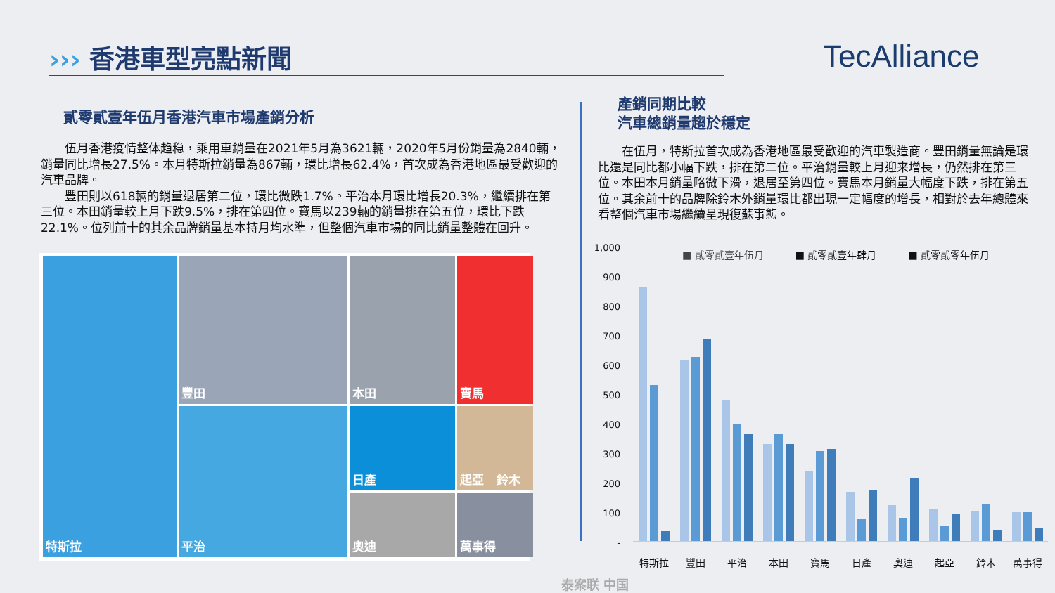››› 香港車型亮點新聞 TecAlliance
貳零貳壹年伍月香港汽車市場產銷分析
伍月香港疫情整体趋稳，乘用車銷量在2021年5月為3621輛，2020年5月份銷量為2840輛，銷量同比增長27.5%。本月特斯拉銷量為867輛，環比增長62.4%，首次成為香港地區最受歡迎的汽車品牌。
豐田則以618輛的銷量退居第二位，環比微跌1.7%。平治本月環比增長20.3%，繼續排在第三位。本田銷量較上月下跌9.5%，排在第四位。寶馬以239輛的銷量排在第五位，環比下跌22.1%。位列前十的其余品牌銷量基本持月均水準，但整個汽車市場的同比銷量整體在回升。
特斯拉
豐田
本田
寶馬
平治
日產
起亞 鈴木
奧迪
萬事得
產銷同期比較
汽車總銷量趨於穩定
在伍月，特斯拉首次成為香港地區最受歡迎的汽車製造商。豐田銷量無論是環比還是同比都小幅下跌，排在第二位。平治銷量較上月迎来增長，仍然排在第三位。本田本月銷量略微下滑，退居至第四位。寶馬本月銷量大幅度下跌，排在第五位。其余前十的品牌除鈴木外銷量環比都出現一定幅度的增長，相對於去年總體來看整個汽車市場繼續呈現復蘇事態。
■ 貳零貳壹年伍月 ■ 貳零貳壹年肆月 ■ 貳零貳零年伍月
1,000
900
800
700
600
500
400
300
200
100
-
特斯拉 豐田 平治 本田 寶馬 日產 奧迪 起亞 鈴木 萬事得
泰案联 中国